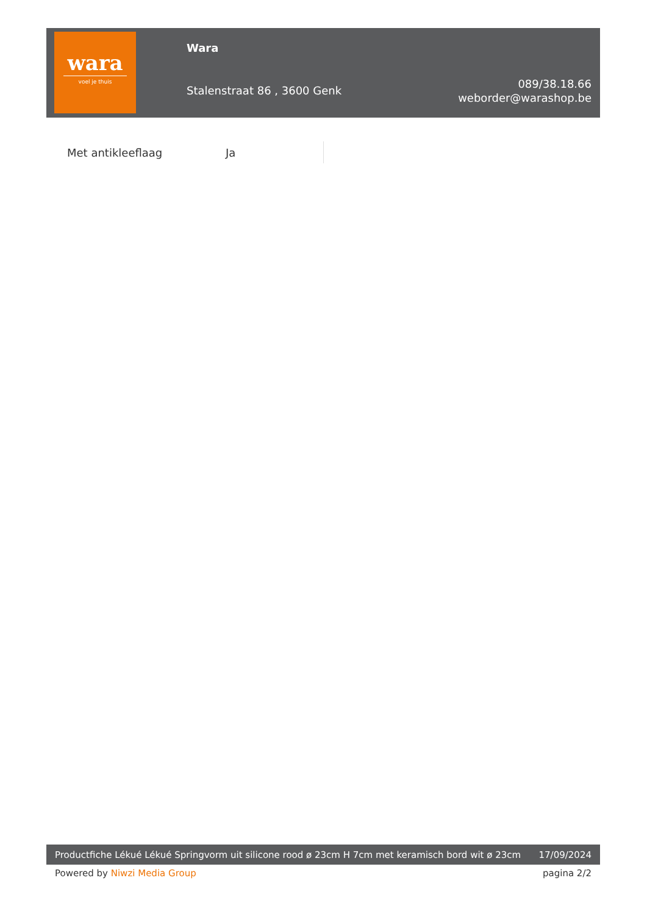wara
voel je thuis
Wara
Stalenstraat 86 , 3600 Genk
089/38.18.66
weborder@warashop.be
| Met antikleeflaag | Ja |
Productfiche Lékué Lékué Springvorm uit silicone rood ø 23cm H 7cm met keramisch bord wit ø 23cm
17/09/2024
Powered by Niwzi Media Group pagina 2/2